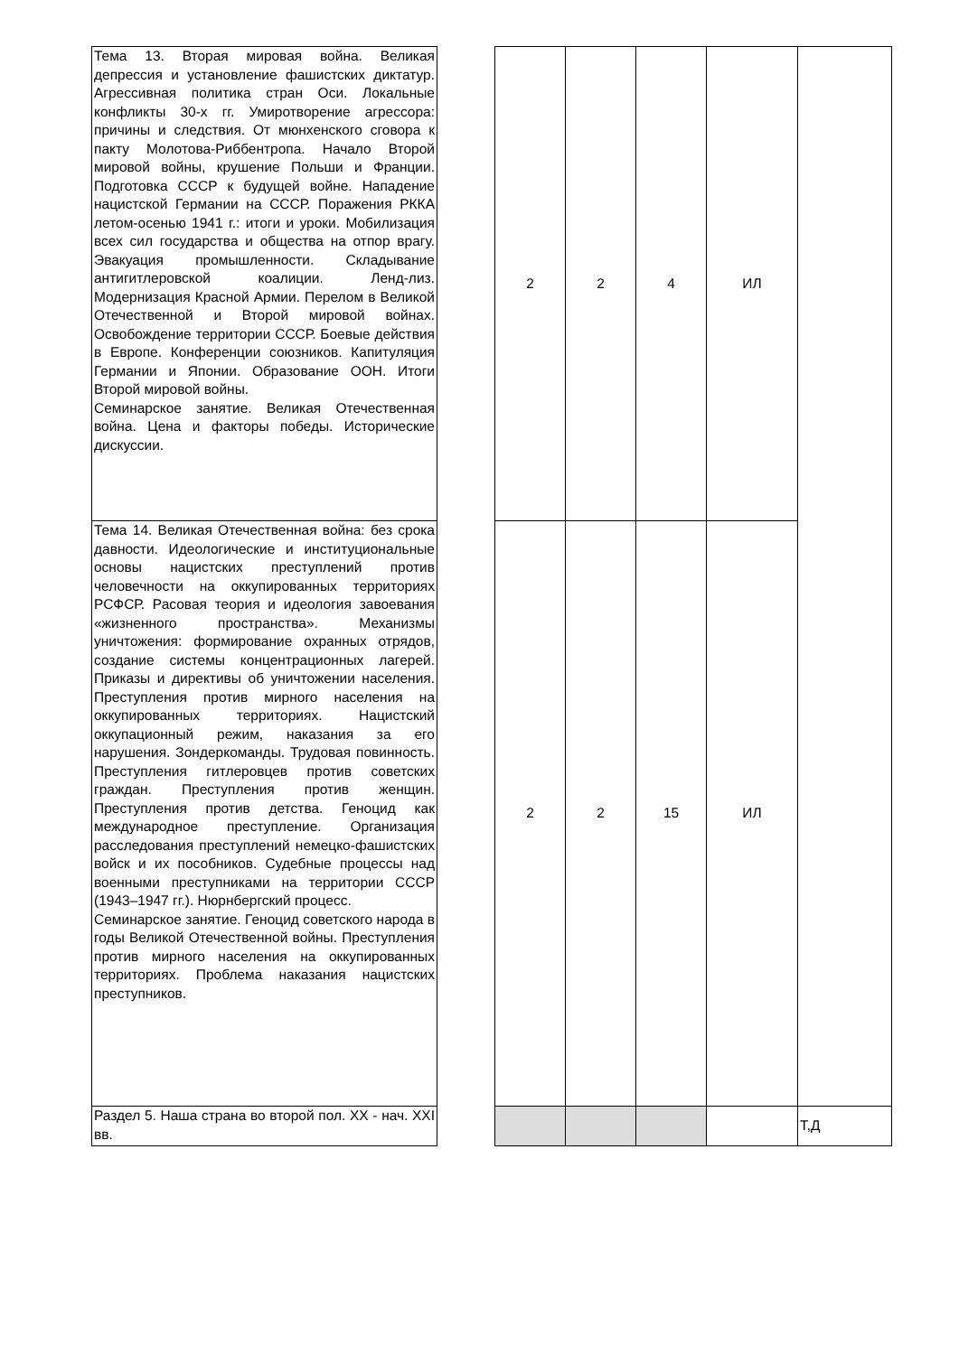| Тема 13. Вторая мировая война. Великая депрессия и установление фашистских диктатур. Агрессивная политика стран Оси. Локальные конфликты 30-х гг. Умиротворение агрессора: причины и следствия. От мюнхенского сговора к пакту Молотова-Риббентропа. Начало Второй мировой войны, крушение Польши и Франции. Подготовка СССР к будущей войне. Нападение нацистской Германии на СССР. Поражения РККА летом-осенью 1941 г.: итоги и уроки. Мобилизация всех сил государства и общества на отпор врагу. Эвакуация промышленности. Складывание антигитлеровской коалиции. Ленд-лиз. Модернизация Красной Армии. Перелом в Великой Отечественной и Второй мировой войнах. Освобождение территории СССР. Боевые действия в Европе. Конференции союзников. Капитуляция Германии и Японии. Образование ООН. Итоги Второй мировой войны. Семинарское занятие. Великая Отечественная война. Цена и факторы победы. Исторические дискуссии. | | 2 | 2 | 4 | ИЛ | |
| Тема 14. Великая Отечественная война: без срока давности. Идеологические и институциональные основы нацистских преступлений против человечности на оккупированных территориях РСФСР. Расовая теория и идеология завоевания «жизненного пространства». Механизмы уничтожения: формирование охранных отрядов, создание системы концентрационных лагерей. Приказы и директивы об уничтожении населения. Преступления против мирного населения на оккупированных территориях. Нацистский оккупационный режим, наказания за его нарушения. Зондеркоманды. Трудовая повинность. Преступления гитлеровцев против советских граждан. Преступления против женщин. Преступления против детства. Геноцид как международное преступление. Организация расследования преступлений немецко-фашистских войск и их пособников. Судебные процессы над военными преступниками на территории СССР (1943–1947 гг.). Нюрнбергский процесс. Семинарское занятие. Геноцид советского народа в годы Великой Отечественной войны. Преступления против мирного населения на оккупированных территориях. Проблема наказания нацистских преступников. | | 2 | 2 | 15 | ИЛ | |
| Раздел 5. Наша страна во второй пол. XX - нач. XXI вв. | | | | | | Т,Д |